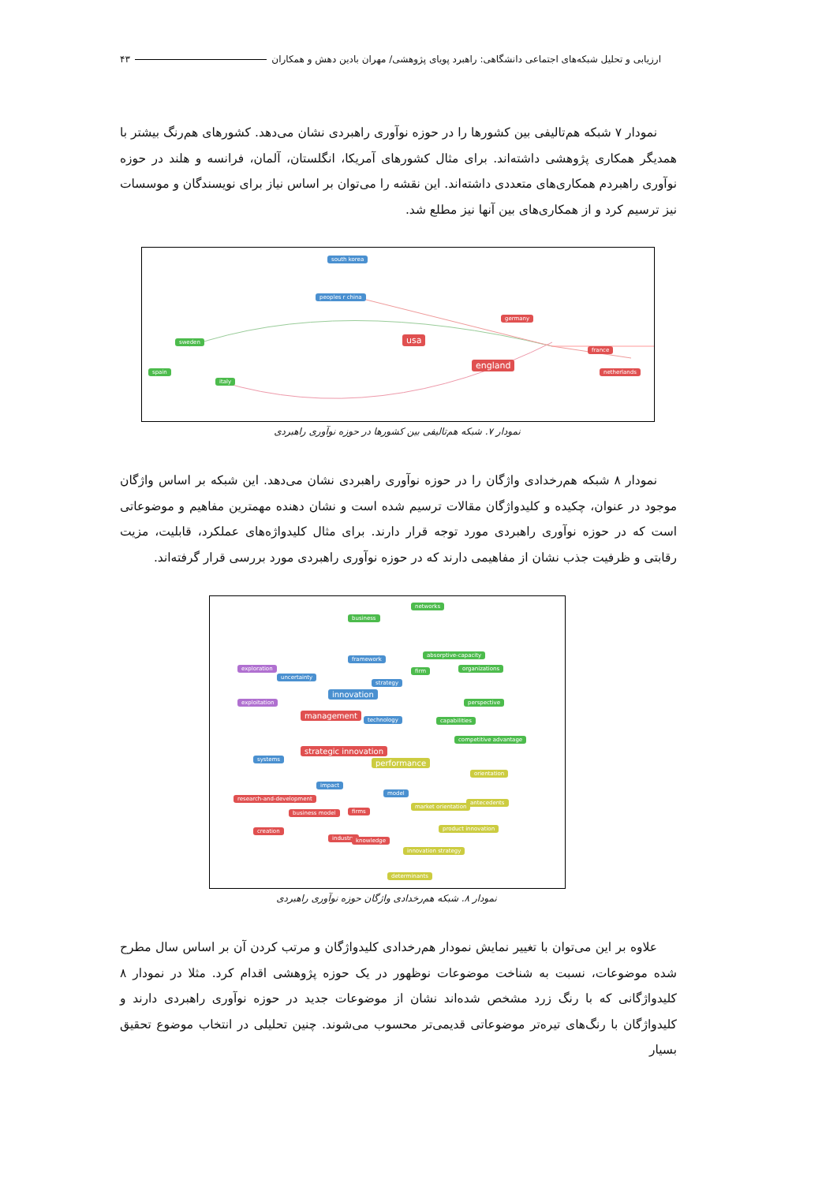ارزیابی و تحلیل شبکه‌های اجتماعی دانشگاهی: راهبرد پویای پژوهشی/ مهران بادین دهش و همکاران ۴۳
نمودار ۷ شبکه هم‌تالیفی بین کشورها را در حوزه نوآوری راهبردی نشان می‌دهد. کشورهای هم‌رنگ بیشتر با همدیگر همکاری پژوهشی داشته‌اند. برای مثال کشورهای آمریکا، انگلستان، آلمان، فرانسه و هلند در حوزه نوآوری راهبردم همکاری‌های متعددی داشته‌اند. این نقشه را می‌توان بر اساس نیاز برای نویسندگان و موسسات نیز ترسیم کرد و از همکاری‌های بین آنها نیز مطلع شد.
south korea
peoples r china
germany
sweden usa
france
england
spain netherlands
italy
نمودار ۷. شبکه هم‌تالیفی بین کشورها در حوزه نوآوری راهبردی
نمودار ۸ شبکه هم‌رخدادی واژگان را در حوزه نوآوری راهبردی نشان می‌دهد. این شبکه بر اساس واژگان موجود در عنوان، چکیده و کلیدواژگان مقالات ترسیم شده است و نشان دهنده مهمترین مفاهیم و موضوعاتی است که در حوزه نوآوری راهبردی مورد توجه قرار دارند. برای مثال کلیدواژه‌های عملکرد، قابلیت، مزیت رقابتی و ظرفیت جذب نشان از مفاهیمی دارند که در حوزه نوآوری راهبردی مورد بررسی قرار گرفته‌اند.
networks
business
absorptive-capacity
framework
exploration organizations
uncertainty
firm
strategy
innovation
exploitation perspective
management technology capabilities
competitive advantage
strategic innovation
systems performance
orientation
impact
model
research-and-development
antecedents
market orientation
firms business model
product innovation creation
industry knowledge
innovation strategy
determinants
نمودار ۸. شبکه هم‌رخدادی واژگان حوزه نوآوری راهبردی
علاوه بر این می‌توان با تغییر نمایش نمودار هم‌رخدادی کلیدواژگان و مرتب کردن آن بر اساس سال مطرح شده موضوعات، نسبت به شناخت موضوعات نوظهور در یک حوزه پژوهشی اقدام کرد. مثلا در نمودار ۸ کلیدواژگانی که با رنگ زرد مشخص شده‌اند نشان از موضوعات جدید در حوزه نوآوری راهبردی دارند و کلیدواژگان با رنگ‌های تیره‌تر موضوعاتی قدیمی‌تر محسوب می‌شوند. چنین تحلیلی در انتخاب موضوع تحقیق بسیار